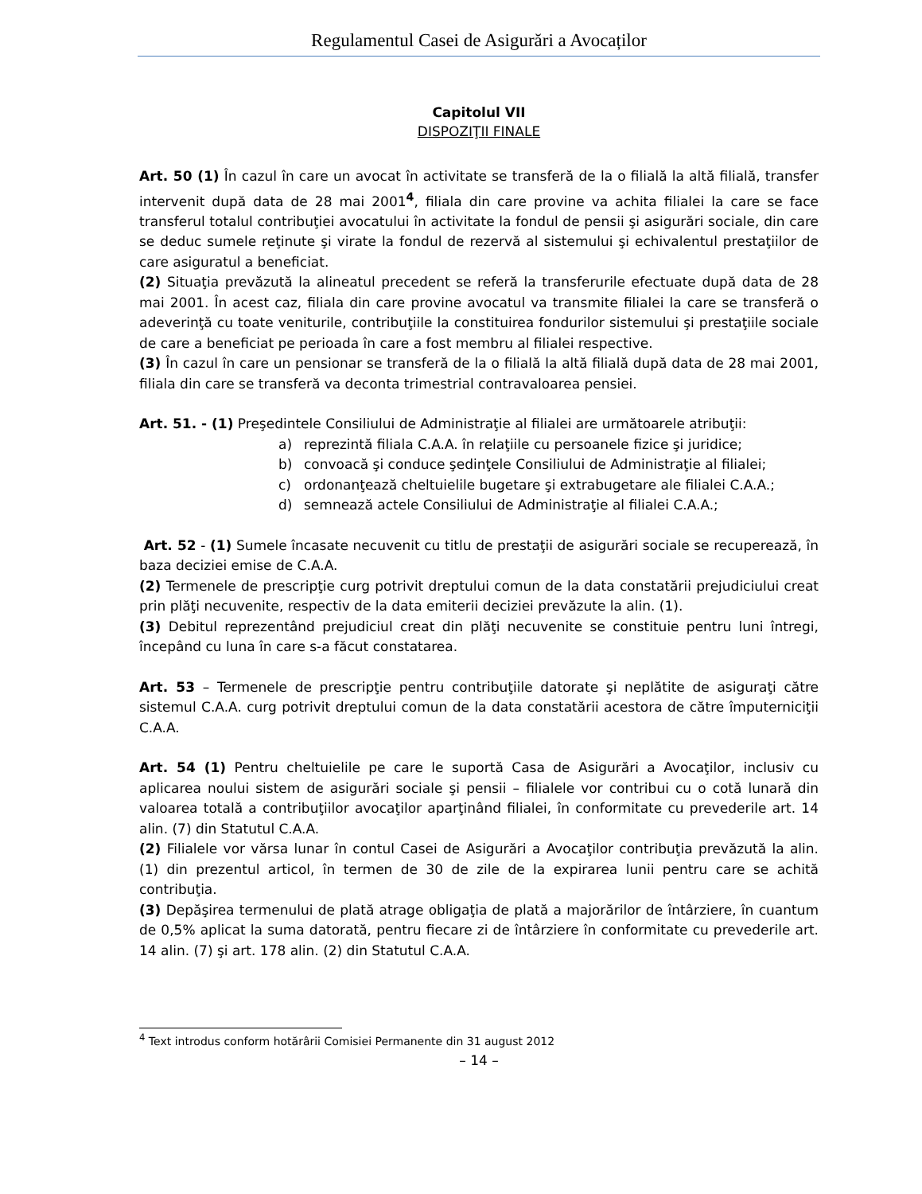Regulamentul Casei de Asigurări a Avocaților
Capitolul VII
DISPOZIŢII FINALE
Art. 50 (1) În cazul în care un avocat în activitate se transferă de la o filială la altă filială, transfer intervenit după data de 28 mai 2001<sup>4</sup>, filiala din care provine va achita filialei la care se face transferul totalul contribuţiei avocatului în activitate la fondul de pensii şi asigurări sociale, din care se deduc sumele reţinute şi virate la fondul de rezervă al sistemului şi echivalentul prestaţiilor de care asiguratul a beneficiat.
(2) Situaţia prevăzută la alineatul precedent se referă la transferurile efectuate după data de 28 mai 2001. În acest caz, filiala din care provine avocatul va transmite filialei la care se transferă o adeverinţă cu toate veniturile, contribuţiile la constituirea fondurilor sistemului şi prestaţiile sociale de care a beneficiat pe perioada în care a fost membru al filialei respective.
(3) În cazul în care un pensionar se transferă de la o filială la altă filială după data de 28 mai 2001, filiala din care se transferă va deconta trimestrial contravaloarea pensiei.
Art. 51. - (1) Preşedintele Consiliului de Administraţie al filialei are următoarele atribuţii:
a) reprezintă filiala C.A.A. în relaţiile cu persoanele fizice şi juridice;
b) convoacă şi conduce şedinţele Consiliului de Administraţie al filialei;
c) ordonanţează cheltuielile bugetare şi extrabugetare ale filialei C.A.A.;
d) semnează actele Consiliului de Administraţie al filialei C.A.A.;
Art. 52 - (1) Sumele încasate necuvenit cu titlu de prestaţii de asigurări sociale se recuperează, în baza deciziei emise de C.A.A.
(2) Termenele de prescripţie curg potrivit dreptului comun de la data constatării prejudiciului creat prin plăţi necuvenite, respectiv de la data emiterii deciziei prevăzute la alin. (1).
(3) Debitul reprezentând prejudiciul creat din plăţi necuvenite se constituie pentru luni întregi, începând cu luna în care s-a făcut constatarea.
Art. 53 – Termenele de prescripţie pentru contribuţiile datorate şi neplătite de asiguraţi către sistemul C.A.A. curg potrivit dreptului comun de la data constatării acestora de către împuterniciţii C.A.A.
Art. 54 (1) Pentru cheltuielile pe care le suportă Casa de Asigurări a Avocaţilor, inclusiv cu aplicarea noului sistem de asigurări sociale şi pensii – filialele vor contribui cu o cotă lunară din valoarea totală a contribuţiilor avocaţilor aparţinând filialei, în conformitate cu prevederile art. 14 alin. (7) din Statutul C.A.A.
(2) Filialele vor vărsa lunar în contul Casei de Asigurări a Avocaţilor contribuţia prevăzută la alin. (1) din prezentul articol, în termen de 30 de zile de la expirarea lunii pentru care se achită contribuţia.
(3) Depăşirea termenului de plată atrage obligaţia de plată a majorărilor de întârziere, în cuantum de 0,5% aplicat la suma datorată, pentru fiecare zi de întârziere în conformitate cu prevederile art. 14 alin. (7) şi art. 178 alin. (2) din Statutul C.A.A.
<sup>4</sup> Text introdus conform hotărârii Comisiei Permanente din 31 august 2012
– 14 –